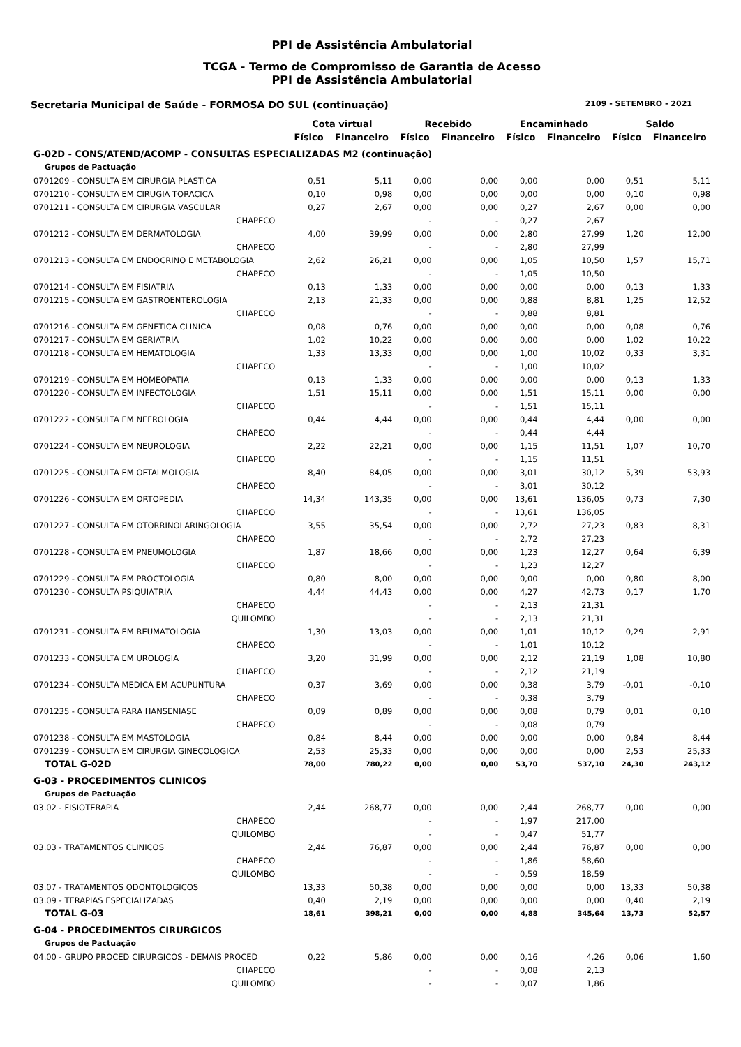PPI de Assistência Ambulatorial
TCGA - Termo de Compromisso de Garantia de Acesso
PPI de Assistência Ambulatorial
Secretaria Municipal de Saúde - FORMOSA DO SUL (continuação) 2109 - SETEMBRO - 2021
| | Cota virtual | | Recebido | | Encaminhado | | Saldo | |
| --- | --- | --- | --- | --- | --- | --- | --- | --- |
| | Físico | Financeiro | Físico | Financeiro | Físico | Financeiro | Físico | Financeiro |
| G-02D - CONS/ATEND/ACOMP - CONSULTAS ESPECIALIZADAS M2 (continuação) | | | | | | | | |
| Grupos de Pactuação | | | | | | | | |
| 0701209 - CONSULTA EM CIRURGIA PLASTICA | 0,51 | 5,11 | 0,00 | 0,00 | 0,00 | 0,00 | 0,51 | 5,11 |
| 0701210 - CONSULTA EM CIRUGIA TORACICA | 0,10 | 0,98 | 0,00 | 0,00 | 0,00 | 0,00 | 0,10 | 0,98 |
| 0701211 - CONSULTA EM CIRURGIA VASCULAR | 0,27 | 2,67 | 0,00 | 0,00 | 0,27 | 2,67 | 0,00 | 0,00 |
| CHAPECO | | | - | - | 0,27 | 2,67 | | |
| 0701212 - CONSULTA EM DERMATOLOGIA | 4,00 | 39,99 | 0,00 | 0,00 | 2,80 | 27,99 | 1,20 | 12,00 |
| CHAPECO | | | - | - | 2,80 | 27,99 | | |
| 0701213 - CONSULTA EM ENDOCRINO E METABOLOGIA | 2,62 | 26,21 | 0,00 | 0,00 | 1,05 | 10,50 | 1,57 | 15,71 |
| CHAPECO | | | - | - | 1,05 | 10,50 | | |
| 0701214 - CONSULTA EM FISIATRIA | 0,13 | 1,33 | 0,00 | 0,00 | 0,00 | 0,00 | 0,13 | 1,33 |
| 0701215 - CONSULTA EM GASTROENTEROLOGIA | 2,13 | 21,33 | 0,00 | 0,00 | 0,88 | 8,81 | 1,25 | 12,52 |
| CHAPECO | | | - | - | 0,88 | 8,81 | | |
| 0701216 - CONSULTA EM GENETICA CLINICA | 0,08 | 0,76 | 0,00 | 0,00 | 0,00 | 0,00 | 0,08 | 0,76 |
| 0701217 - CONSULTA EM GERIATRIA | 1,02 | 10,22 | 0,00 | 0,00 | 0,00 | 0,00 | 1,02 | 10,22 |
| 0701218 - CONSULTA EM HEMATOLOGIA | 1,33 | 13,33 | 0,00 | 0,00 | 1,00 | 10,02 | 0,33 | 3,31 |
| CHAPECO | | | - | - | 1,00 | 10,02 | | |
| 0701219 - CONSULTA EM HOMEOPATIA | 0,13 | 1,33 | 0,00 | 0,00 | 0,00 | 0,00 | 0,13 | 1,33 |
| 0701220 - CONSULTA EM INFECTOLOGIA | 1,51 | 15,11 | 0,00 | 0,00 | 1,51 | 15,11 | 0,00 | 0,00 |
| CHAPECO | | | - | - | 1,51 | 15,11 | | |
| 0701222 - CONSULTA EM NEFROLOGIA | 0,44 | 4,44 | 0,00 | 0,00 | 0,44 | 4,44 | 0,00 | 0,00 |
| CHAPECO | | | - | - | 0,44 | 4,44 | | |
| 0701224 - CONSULTA EM NEUROLOGIA | 2,22 | 22,21 | 0,00 | 0,00 | 1,15 | 11,51 | 1,07 | 10,70 |
| CHAPECO | | | - | - | 1,15 | 11,51 | | |
| 0701225 - CONSULTA EM OFTALMOLOGIA | 8,40 | 84,05 | 0,00 | 0,00 | 3,01 | 30,12 | 5,39 | 53,93 |
| CHAPECO | | | - | - | 3,01 | 30,12 | | |
| 0701226 - CONSULTA EM ORTOPEDIA | 14,34 | 143,35 | 0,00 | 0,00 | 13,61 | 136,05 | 0,73 | 7,30 |
| CHAPECO | | | - | - | 13,61 | 136,05 | | |
| 0701227 - CONSULTA EM OTORRINOLARINGOLOGIA | 3,55 | 35,54 | 0,00 | 0,00 | 2,72 | 27,23 | 0,83 | 8,31 |
| CHAPECO | | | - | - | 2,72 | 27,23 | | |
| 0701228 - CONSULTA EM PNEUMOLOGIA | 1,87 | 18,66 | 0,00 | 0,00 | 1,23 | 12,27 | 0,64 | 6,39 |
| CHAPECO | | | - | - | 1,23 | 12,27 | | |
| 0701229 - CONSULTA EM PROCTOLOGIA | 0,80 | 8,00 | 0,00 | 0,00 | 0,00 | 0,00 | 0,80 | 8,00 |
| 0701230 - CONSULTA PSIQUIATRIA | 4,44 | 44,43 | 0,00 | 0,00 | 4,27 | 42,73 | 0,17 | 1,70 |
| CHAPECO | | | - | - | 2,13 | 21,31 | | |
| QUILOMBO | | | - | - | 2,13 | 21,31 | | |
| 0701231 - CONSULTA EM REUMATOLOGIA | 1,30 | 13,03 | 0,00 | 0,00 | 1,01 | 10,12 | 0,29 | 2,91 |
| CHAPECO | | | - | - | 1,01 | 10,12 | | |
| 0701233 - CONSULTA EM UROLOGIA | 3,20 | 31,99 | 0,00 | 0,00 | 2,12 | 21,19 | 1,08 | 10,80 |
| CHAPECO | | | - | - | 2,12 | 21,19 | | |
| 0701234 - CONSULTA MEDICA EM ACUPUNTURA | 0,37 | 3,69 | 0,00 | 0,00 | 0,38 | 3,79 | -0,01 | -0,10 |
| CHAPECO | | | - | - | 0,38 | 3,79 | | |
| 0701235 - CONSULTA PARA HANSENIASE | 0,09 | 0,89 | 0,00 | 0,00 | 0,08 | 0,79 | 0,01 | 0,10 |
| CHAPECO | | | - | - | 0,08 | 0,79 | | |
| 0701238 - CONSULTA EM MASTOLOGIA | 0,84 | 8,44 | 0,00 | 0,00 | 0,00 | 0,00 | 0,84 | 8,44 |
| 0701239 - CONSULTA EM CIRURGIA GINECOLOGICA | 2,53 | 25,33 | 0,00 | 0,00 | 0,00 | 0,00 | 2,53 | 25,33 |
| TOTAL G-02D | 78,00 | 780,22 | 0,00 | 0,00 | 53,70 | 537,10 | 24,30 | 243,12 |
| G-03 - PROCEDIMENTOS CLINICOS | | | | | | | | |
| Grupos de Pactuação | | | | | | | | |
| 03.02 - FISIOTERAPIA | 2,44 | 268,77 | 0,00 | 0,00 | 2,44 | 268,77 | 0,00 | 0,00 |
| CHAPECO | | | - | - | 1,97 | 217,00 | | |
| QUILOMBO | | | - | - | 0,47 | 51,77 | | |
| 03.03 - TRATAMENTOS CLINICOS | 2,44 | 76,87 | 0,00 | 0,00 | 2,44 | 76,87 | 0,00 | 0,00 |
| CHAPECO | | | - | - | 1,86 | 58,60 | | |
| QUILOMBO | | | - | - | 0,59 | 18,59 | | |
| 03.07 - TRATAMENTOS ODONTOLOGICOS | 13,33 | 50,38 | 0,00 | 0,00 | 0,00 | 0,00 | 13,33 | 50,38 |
| 03.09 - TERAPIAS ESPECIALIZADAS | 0,40 | 2,19 | 0,00 | 0,00 | 0,00 | 0,00 | 0,40 | 2,19 |
| TOTAL G-03 | 18,61 | 398,21 | 0,00 | 0,00 | 4,88 | 345,64 | 13,73 | 52,57 |
| G-04 - PROCEDIMENTOS CIRURGICOS | | | | | | | | |
| Grupos de Pactuação | | | | | | | | |
| 04.00 - GRUPO PROCED CIRURGICOS - DEMAIS PROCED | 0,22 | 5,86 | 0,00 | 0,00 | 0,16 | 4,26 | 0,06 | 1,60 |
| CHAPECO | | | - | - | 0,08 | 2,13 | | |
| QUILOMBO | | | - | - | 0,07 | 1,86 | | |